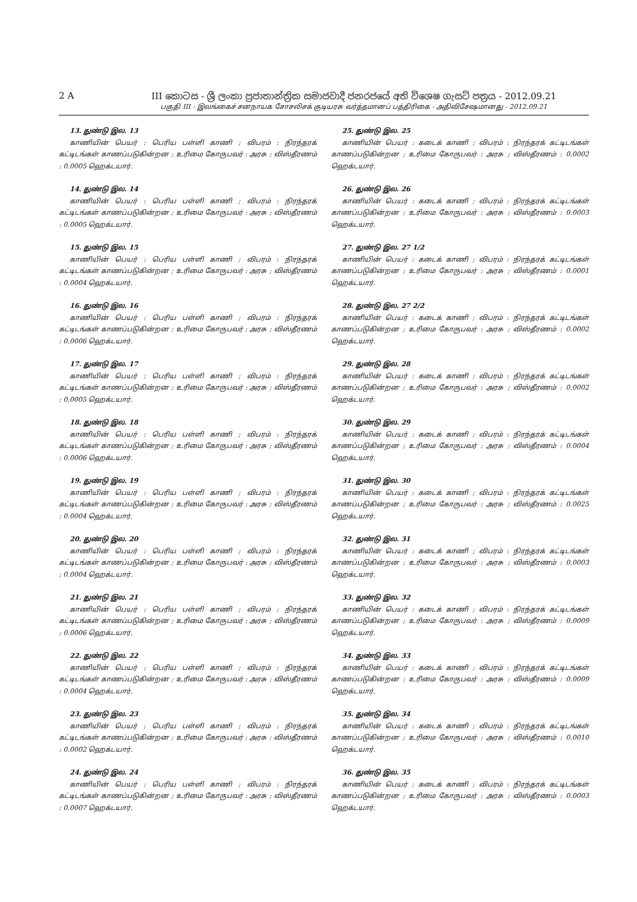2 A III කොටස - ශ්‍රී ලංකා ප්‍රජාතාන්ත්‍රික සමාජවාදී ජනරජයේ අති විශෙෂ ගැසට් පත්‍රය - 2012.09.21
பகுதி III - இலங்கைச் சனநாயக சோசலிசக் குடியரசு வர்த்தமானப் பத்திரிகை - அதிவிசேஷமானது - 2012.09.21
13. துண்டு இல. 13
காணியின் பெயர் : பெரிய பள்ளி காணி ; விபரம் : நிரந்தரக் கட்டிடங்கள் காணப்படுகின்றன ; உரிமை கோருபவர் : அரசு ; விஸ்தீரணம் : 0.0005 ஹெக்டயார்.
14. துண்டு இல. 14
காணியின் பெயர் : பெரிய பள்ளி காணி ; விபரம் : நிரந்தரக் கட்டிடங்கள் காணப்படுகின்றன ; உரிமை கோருபவர் : அரசு ; விஸ்தீரணம் : 0.0005 ஹெக்டயார்.
15. துண்டு இல. 15
காணியின் பெயர் : பெரிய பள்ளி காணி ; விபரம் : நிரந்தரக் கட்டிடங்கள் காணப்படுகின்றன ; உரிமை கோருபவர் : அரசு ; விஸ்தீரணம் : 0.0004 ஹெக்டயார்.
16. துண்டு இல. 16
காணியின் பெயர் : பெரிய பள்ளி காணி ; விபரம் : நிரந்தரக் கட்டிடங்கள் காணப்படுகின்றன ; உரிமை கோருபவர் : அரசு ; விஸ்தீரணம் : 0.0006 ஹெக்டயார்.
17. துண்டு இல. 17
காணியின் பெயர் : பெரிய பள்ளி காணி ; விபரம் : நிரந்தரக் கட்டிடங்கள் காணப்படுகின்றன ; உரிமை கோருபவர் : அரசு ; விஸ்தீரணம் : 0.0005 ஹெக்டயார்.
18. துண்டு இல. 18
காணியின் பெயர் : பெரிய பள்ளி காணி ; விபரம் : நிரந்தரக் கட்டிடங்கள் காணப்படுகின்றன ; உரிமை கோருபவர் : அரசு ; விஸ்தீரணம் : 0.0006 ஹெக்டயார்.
19. துண்டு இல. 19
காணியின் பெயர் : பெரிய பள்ளி காணி ; விபரம் : நிரந்தரக் கட்டிடங்கள் காணப்படுகின்றன ; உரிமை கோருபவர் : அரசு ; விஸ்தீரணம் : 0.0004 ஹெக்டயார்.
20. துண்டு இல. 20
காணியின் பெயர் : பெரிய பள்ளி காணி ; விபரம் : நிரந்தரக் கட்டிடங்கள் காணப்படுகின்றன ; உரிமை கோருபவர் : அரசு ; விஸ்தீரணம் : 0.0004 ஹெக்டயார்.
21. துண்டு இல. 21
காணியின் பெயர் : பெரிய பள்ளி காணி ; விபரம் : நிரந்தரக் கட்டிடங்கள் காணப்படுகின்றன ; உரிமை கோருபவர் : அரசு ; விஸ்தீரணம் : 0.0006 ஹெக்டயார்.
22. துண்டு இல. 22
காணியின் பெயர் : பெரிய பள்ளி காணி ; விபரம் : நிரந்தரக் கட்டிடங்கள் காணப்படுகின்றன ; உரிமை கோருபவர் : அரசு ; விஸ்தீரணம் : 0.0004 ஹெக்டயார்.
23. துண்டு இல. 23
காணியின் பெயர் : பெரிய பள்ளி காணி ; விபரம் : நிரந்தரக் கட்டிடங்கள் காணப்படுகின்றன ; உரிமை கோருபவர் : அரசு ; விஸ்தீரணம் : 0.0002 ஹெக்டயார்.
24. துண்டு இல. 24
காணியின் பெயர் : பெரிய பள்ளி காணி ; விபரம் : நிரந்தரக் கட்டிடங்கள் காணப்படுகின்றன ; உரிமை கோருபவர் : அரசு ; விஸ்தீரணம் : 0.0007 ஹெக்டயார்.
25. துண்டு இல. 25
காணியின் பெயர் : கடைக் காணி ; விபரம் : நிரந்தரக் கட்டிடங்கள் காணப்படுகின்றன ; உரிமை கோருபவர் : அரசு ; விஸ்தீரணம் : 0.0002 ஹெக்டயார்.
26. துண்டு இல. 26
காணியின் பெயர் : கடைக் காணி ; விபரம் : நிரந்தரக் கட்டிடங்கள் காணப்படுகின்றன ; உரிமை கோருபவர் : அரசு ; விஸ்தீரணம் : 0.0003 ஹெக்டயார்.
27. துண்டு இல. 27 1/2
காணியின் பெயர் : கடைக் காணி ; விபரம் : நிரந்தரக் கட்டிடங்கள் காணப்படுகின்றன ; உரிமை கோருபவர் : அரசு ; விஸ்தீரணம் : 0.0001 ஹெக்டயார்.
28. துண்டு இல. 27 2/2
காணியின் பெயர் : கடைக் காணி ; விபரம் : நிரந்தரக் கட்டிடங்கள் காணப்படுகின்றன ; உரிமை கோருபவர் : அரசு ; விஸ்தீரணம் : 0.0002 ஹெக்டயார்.
29. துண்டு இல. 28
காணியின் பெயர் : கடைக் காணி ; விபரம் : நிரந்தரக் கட்டிடங்கள் காணப்படுகின்றன ; உரிமை கோருபவர் : அரசு ; விஸ்தீரணம் : 0.0002 ஹெக்டயார்.
30. துண்டு இல. 29
காணியின் பெயர் : கடைக் காணி ; விபரம் : நிரந்தரக் கட்டிடங்கள் காணப்படுகின்றன ; உரிமை கோருபவர் : அரசு ; விஸ்தீரணம் : 0.0004 ஹெக்டயார்.
31. துண்டு இல. 30
காணியின் பெயர் : கடைக் காணி ; விபரம் : நிரந்தரக் கட்டிடங்கள் காணப்படுகின்றன ; உரிமை கோருபவர் : அரசு ; விஸ்தீரணம் : 0.0025 ஹெக்டயார்.
32. துண்டு இல. 31
காணியின் பெயர் : கடைக் காணி ; விபரம் : நிரந்தரக் கட்டிடங்கள் காணப்படுகின்றன ; உரிமை கோருபவர் : அரசு ; விஸ்தீரணம் : 0.0003 ஹெக்டயார்.
33. துண்டு இல. 32
காணியின் பெயர் : கடைக் காணி ; விபரம் : நிரந்தரக் கட்டிடங்கள் காணப்படுகின்றன ; உரிமை கோருபவர் : அரசு ; விஸ்தீரணம் : 0.0009 ஹெக்டயார்.
34. துண்டு இல. 33
காணியின் பெயர் : கடைக் காணி ; விபரம் : நிரந்தரக் கட்டிடங்கள் காணப்படுகின்றன ; உரிமை கோருபவர் : அரசு ; விஸ்தீரணம் : 0.0009 ஹெக்டயார்.
35. துண்டு இல. 34
காணியின் பெயர் : கடைக் காணி ; விபரம் : நிரந்தரக் கட்டிடங்கள் காணப்படுகின்றன ; உரிமை கோருபவர் : அரசு ; விஸ்தீரணம் : 0.0010 ஹெக்டயார்.
36. துண்டு இல. 35
காணியின் பெயர் : கடைக் காணி ; விபரம் : நிரந்தரக் கட்டிடங்கள் காணப்படுகின்றன ; உரிமை கோருபவர் : அரசு ; விஸ்தீரணம் : 0.0003 ஹெக்டயார்.